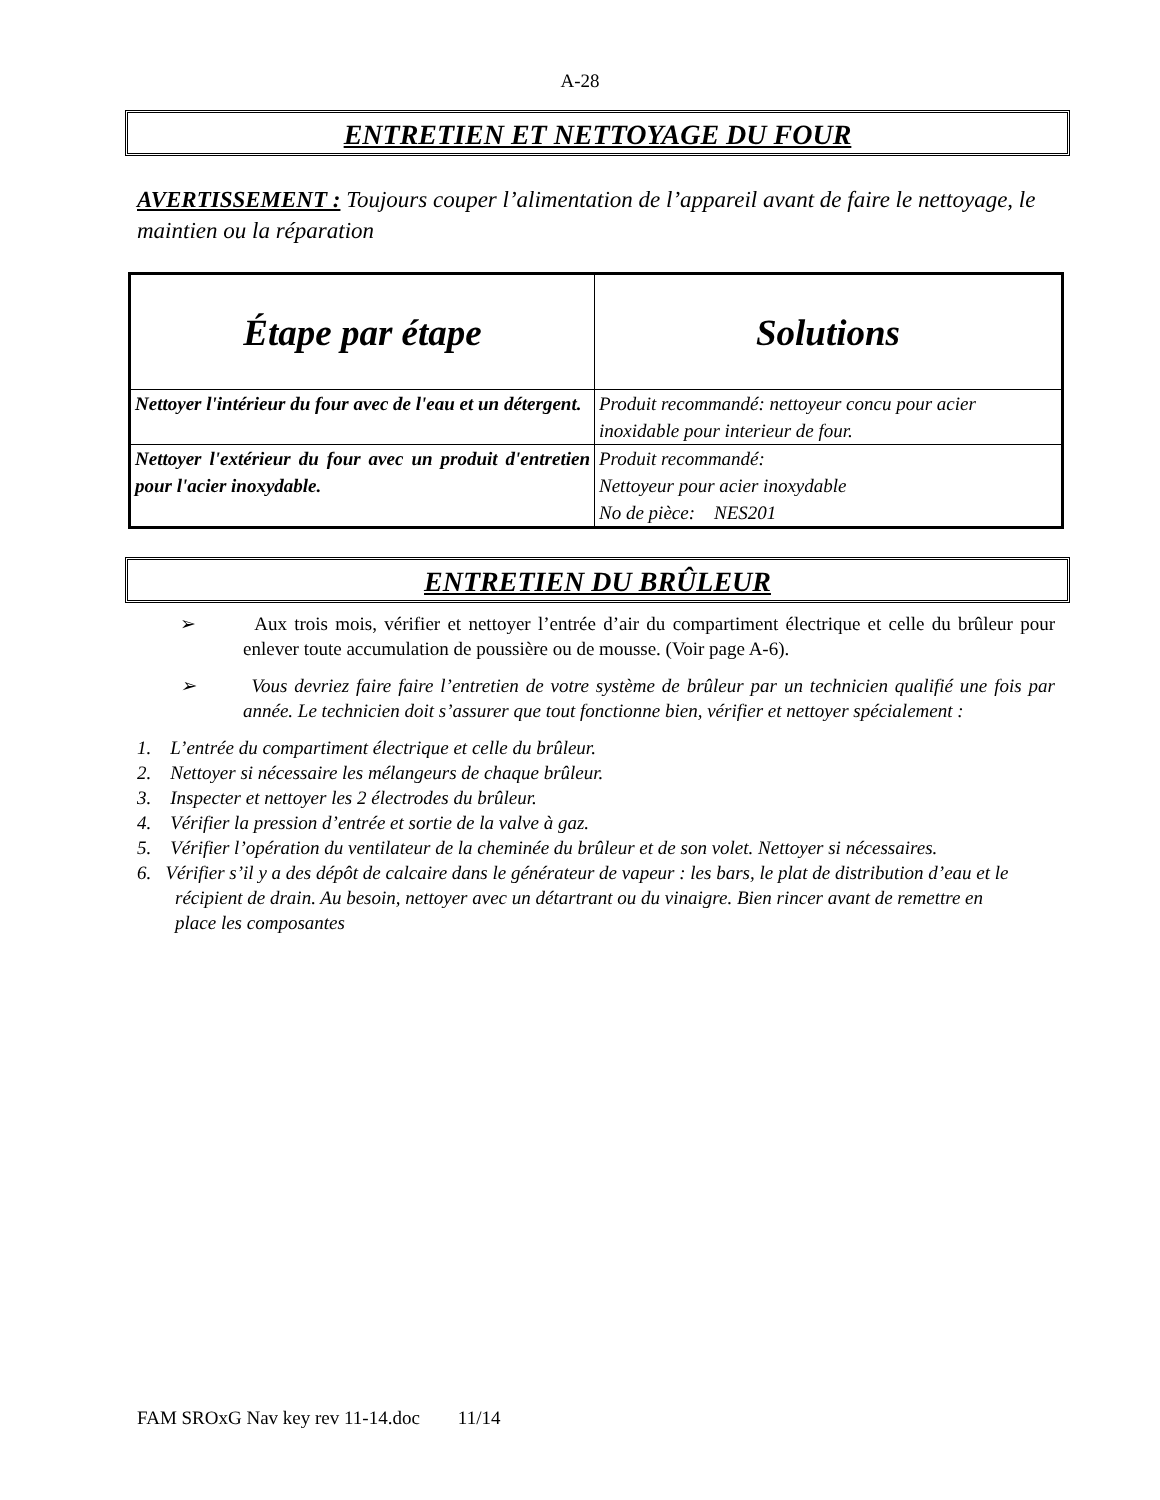A-28
ENTRETIEN ET NETTOYAGE DU FOUR
AVERTISSEMENT : Toujours couper l’alimentation de l’appareil avant de faire le nettoyage, le maintien ou la réparation
| Étape par étape | Solutions |
| --- | --- |
| Nettoyer l'intérieur du four avec de l'eau et un détergent. | Produit recommandé: nettoyeur concu pour acier inoxidable pour interieur de four. |
| Nettoyer l'extérieur du four avec un produit d'entretien pour l'acier inoxydable. | Produit recommandé: Nettoyeur pour acier inoxydable No de pièce: NES201 |
ENTRETIEN DU BRÛLEUR
➢ Aux trois mois, vérifier et nettoyer l’entrée d’air du compartiment électrique et celle du brûleur pour enlever toute accumulation de poussière ou de mousse. (Voir page A-6).
➢ Vous devriez faire faire l’entretien de votre système de brûleur par un technicien qualifié une fois par année. Le technicien doit s’assurer que tout fonctionne bien, vérifier et nettoyer spécialement :
1. L’entrée du compartiment électrique et celle du brûleur.
2. Nettoyer si nécessaire les mélangeurs de chaque brûleur.
3. Inspecter et nettoyer les 2 électrodes du brûleur.
4. Vérifier la pression d’entrée et sortie de la valve à gaz.
5. Vérifier l’opération du ventilateur de la cheminée du brûleur et de son volet. Nettoyer si nécessaires.
6. Vérifier s’il y a des dépôt de calcaire dans le générateur de vapeur : les bars, le plat de distribution d’eau et le récipient de drain. Au besoin, nettoyer avec un détartrant ou du vinaigre. Bien rincer avant de remettre en place les composantes
FAM SROxG Nav key rev 11-14.doc 11/14